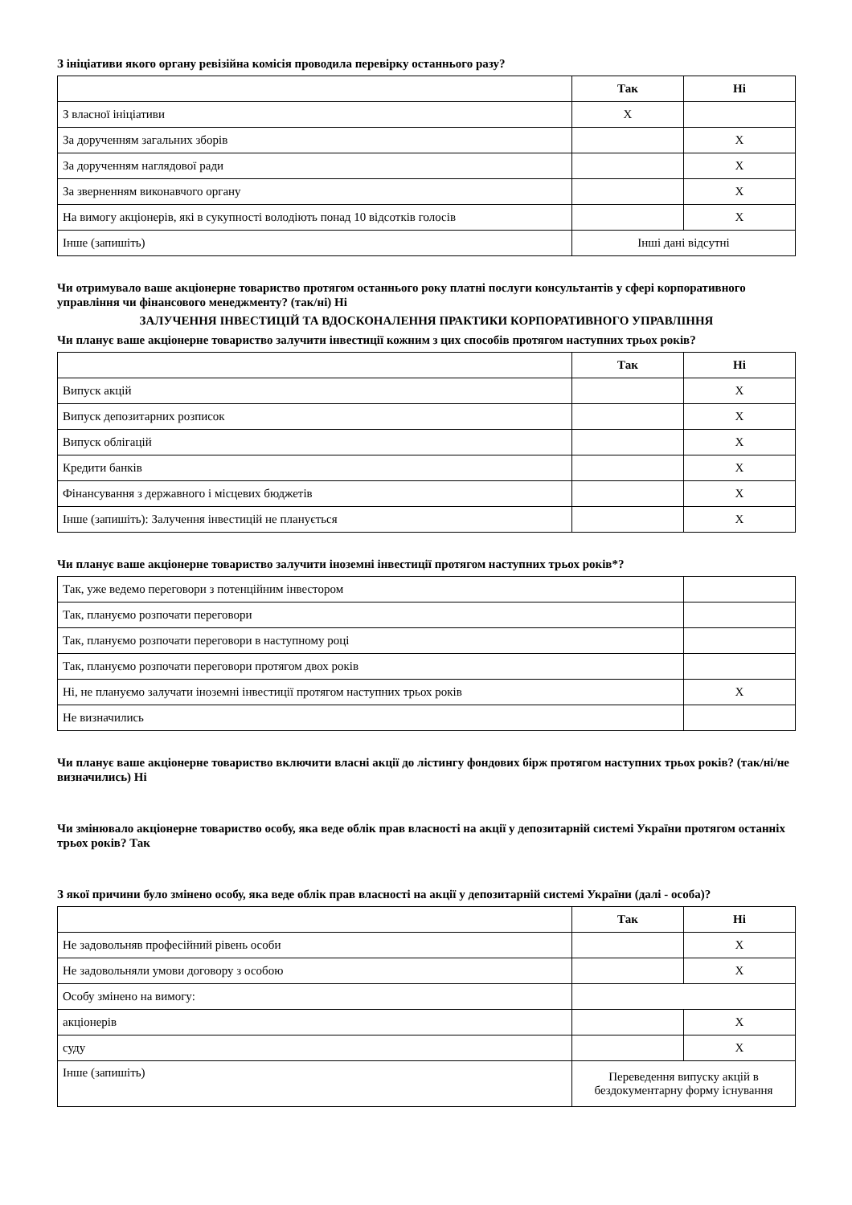З ініціативи якого органу ревізійна комісія проводила перевірку останнього разу?
| | Так | Ні |
| --- | --- | --- |
| З власної ініціативи | X | |
| За дорученням загальних зборів | | X |
| За дорученням наглядової ради | | X |
| За зверненням виконавчого органу | | X |
| На вимогу акціонерів, які в сукупності володіють понад 10 відсотків голосів | | X |
| Інше (запишіть) | Інші дані відсутні | |
Чи отримувало ваше акціонерне товариство протягом останнього року платні послуги консультантів у сфері корпоративного управління чи фінансового менеджменту? (так/ні) Ні
ЗАЛУЧЕННЯ ІНВЕСТИЦІЙ ТА ВДОСКОНАЛЕННЯ ПРАКТИКИ КОРПОРАТИВНОГО УПРАВЛІННЯ
Чи планує ваше акціонерне товариство залучити інвестиції кожним з цих способів протягом наступних трьох років?
| | Так | Ні |
| --- | --- | --- |
| Випуск акцій | | X |
| Випуск депозитарних розписок | | X |
| Випуск облігацій | | X |
| Кредити банків | | X |
| Фінансування з державного і місцевих бюджетів | | X |
| Інше (запишіть): Залучення інвестицій не планується | | X |
Чи планує ваше акціонерне товариство залучити іноземні інвестиції протягом наступних трьох років*?
| Так, уже ведемо переговори з потенційним інвестором | |
| Так, плануємо розпочати переговори | |
| Так, плануємо розпочати переговори в наступному році | |
| Так, плануємо розпочати переговори протягом двох років | |
| Ні, не плануємо залучати іноземні інвестиції протягом наступних трьох років | X |
| Не визначились | |
Чи планує ваше акціонерне товариство включити власні акції до лістингу фондових бірж протягом наступних трьох років? (так/ні/не визначились) Ні
Чи змінювало акціонерне товариство особу, яка веде облік прав власності на акції у депозитарній системі України протягом останніх трьох років? Так
З якої причини було змінено особу, яка веде облік прав власності на акції у депозитарній системі України (далі - особа)?
| | Так | Ні |
| --- | --- | --- |
| Не задовольняв професійний рівень особи | | X |
| Не задовольняли умови договору з особою | | X |
| Особу змінено на вимогу: | | |
| акціонерів | | X |
| суду | | X |
| Інше (запишіть) | Переведення випуску акцій в бездокументарну форму існування | |